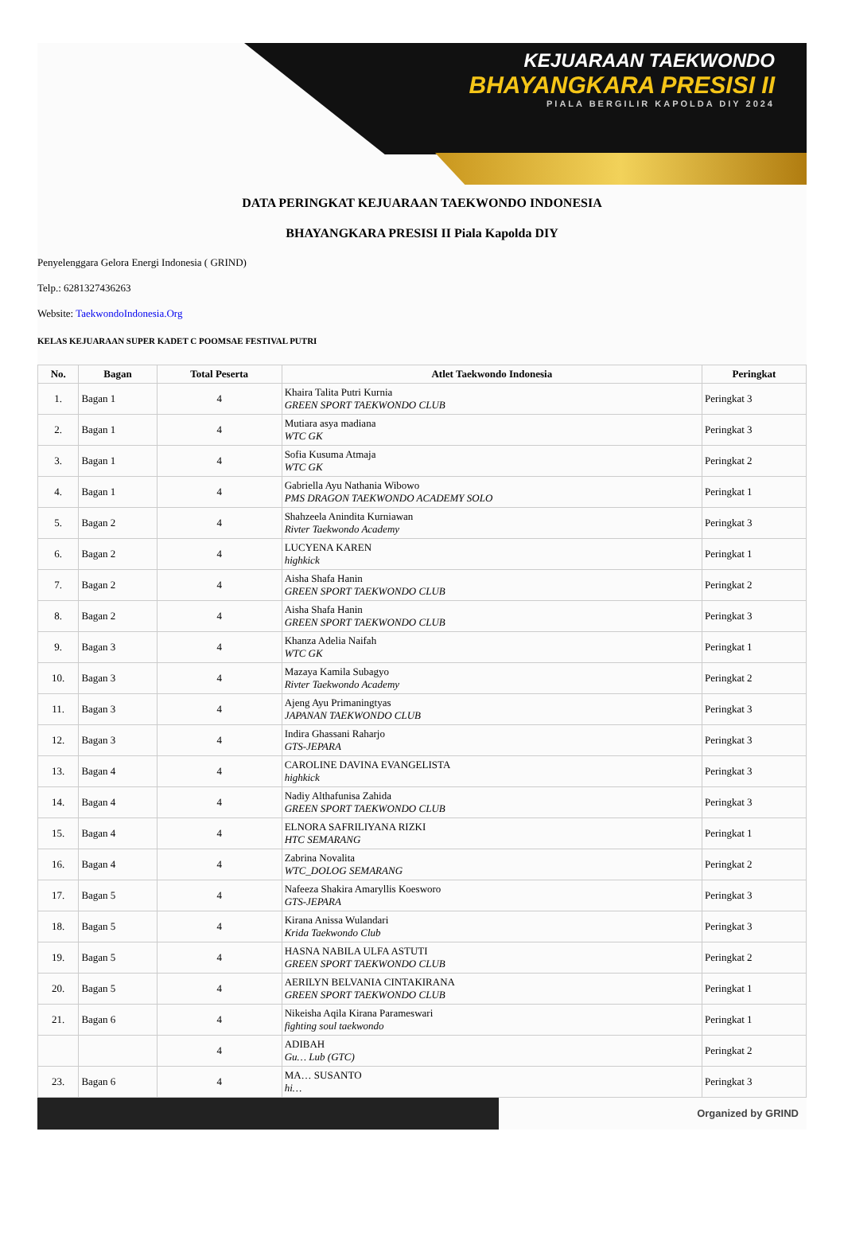KEJUARAAN TAEKWONDO
BHAYANGKARA PRESISI II
PIALA BERGILIR KAPOLDA DIY 2024
DATA PERINGKAT KEJUARAAN TAEKWONDO INDONESIA
BHAYANGKARA PRESISI II Piala Kapolda DIY
Penyelenggara Gelora Energi Indonesia ( GRIND)
Telp.: 6281327436263
Website: TaekwondoIndonesia.Org
KELAS KEJUARAAN SUPER KADET C POOMSAE FESTIVAL PUTRI
| No. | Bagan | Total Peserta | Atlet Taekwondo Indonesia | Peringkat |
| --- | --- | --- | --- | --- |
| 1. | Bagan 1 | 4 | Khaira Talita Putri Kurnia GREEN SPORT TAEKWONDO CLUB | Peringkat 3 |
| 2. | Bagan 1 | 4 | Mutiara asya madiana WTC GK | Peringkat 3 |
| 3. | Bagan 1 | 4 | Sofia Kusuma Atmaja WTC GK | Peringkat 2 |
| 4. | Bagan 1 | 4 | Gabriella Ayu Nathania Wibowo PMS DRAGON TAEKWONDO ACADEMY SOLO | Peringkat 1 |
| 5. | Bagan 2 | 4 | Shahzeela Anindita Kurniawan Rivter Taekwondo Academy | Peringkat 3 |
| 6. | Bagan 2 | 4 | LUCYENA KAREN highkick | Peringkat 1 |
| 7. | Bagan 2 | 4 | Aisha Shafa Hanin GREEN SPORT TAEKWONDO CLUB | Peringkat 2 |
| 8. | Bagan 2 | 4 | Aisha Shafa Hanin GREEN SPORT TAEKWONDO CLUB | Peringkat 3 |
| 9. | Bagan 3 | 4 | Khanza Adelia Naifah WTC GK | Peringkat 1 |
| 10. | Bagan 3 | 4 | Mazaya Kamila Subagyo Rivter Taekwondo Academy | Peringkat 2 |
| 11. | Bagan 3 | 4 | Ajeng Ayu Primaningtyas JAPANAN TAEKWONDO CLUB | Peringkat 3 |
| 12. | Bagan 3 | 4 | Indira Ghassani Raharjo GTS-JEPARA | Peringkat 3 |
| 13. | Bagan 4 | 4 | CAROLINE DAVINA EVANGELISTA highkick | Peringkat 3 |
| 14. | Bagan 4 | 4 | Nadiy Althafunisa Zahida GREEN SPORT TAEKWONDO CLUB | Peringkat 3 |
| 15. | Bagan 4 | 4 | ELNORA SAFRILIYANA RIZKI HTC SEMARANG | Peringkat 1 |
| 16. | Bagan 4 | 4 | Zabrina Novalita WTC_DOLOG SEMARANG | Peringkat 2 |
| 17. | Bagan 5 | 4 | Nafeeza Shakira Amaryllis Koesworo GTS-JEPARA | Peringkat 3 |
| 18. | Bagan 5 | 4 | Kirana Anissa Wulandari Krida Taekwondo Club | Peringkat 3 |
| 19. | Bagan 5 | 4 | HASNA NABILA ULFA ASTUTI GREEN SPORT TAEKWONDO CLUB | Peringkat 2 |
| 20. | Bagan 5 | 4 | AERILYN BELVANIA CINTAKIRANA GREEN SPORT TAEKWONDO CLUB | Peringkat 1 |
| 21. | Bagan 6 | 4 | Nikeisha Aqila Kirana Parameswari fighting soul taekwondo | Peringkat 1 |
| | | 4 | ADIBAH Gu… Lub (GTC) | Peringkat 2 |
| 23. | Bagan 6 | 4 | MA… SUSANTO hi… | Peringkat 3 |
Organized by GRIND